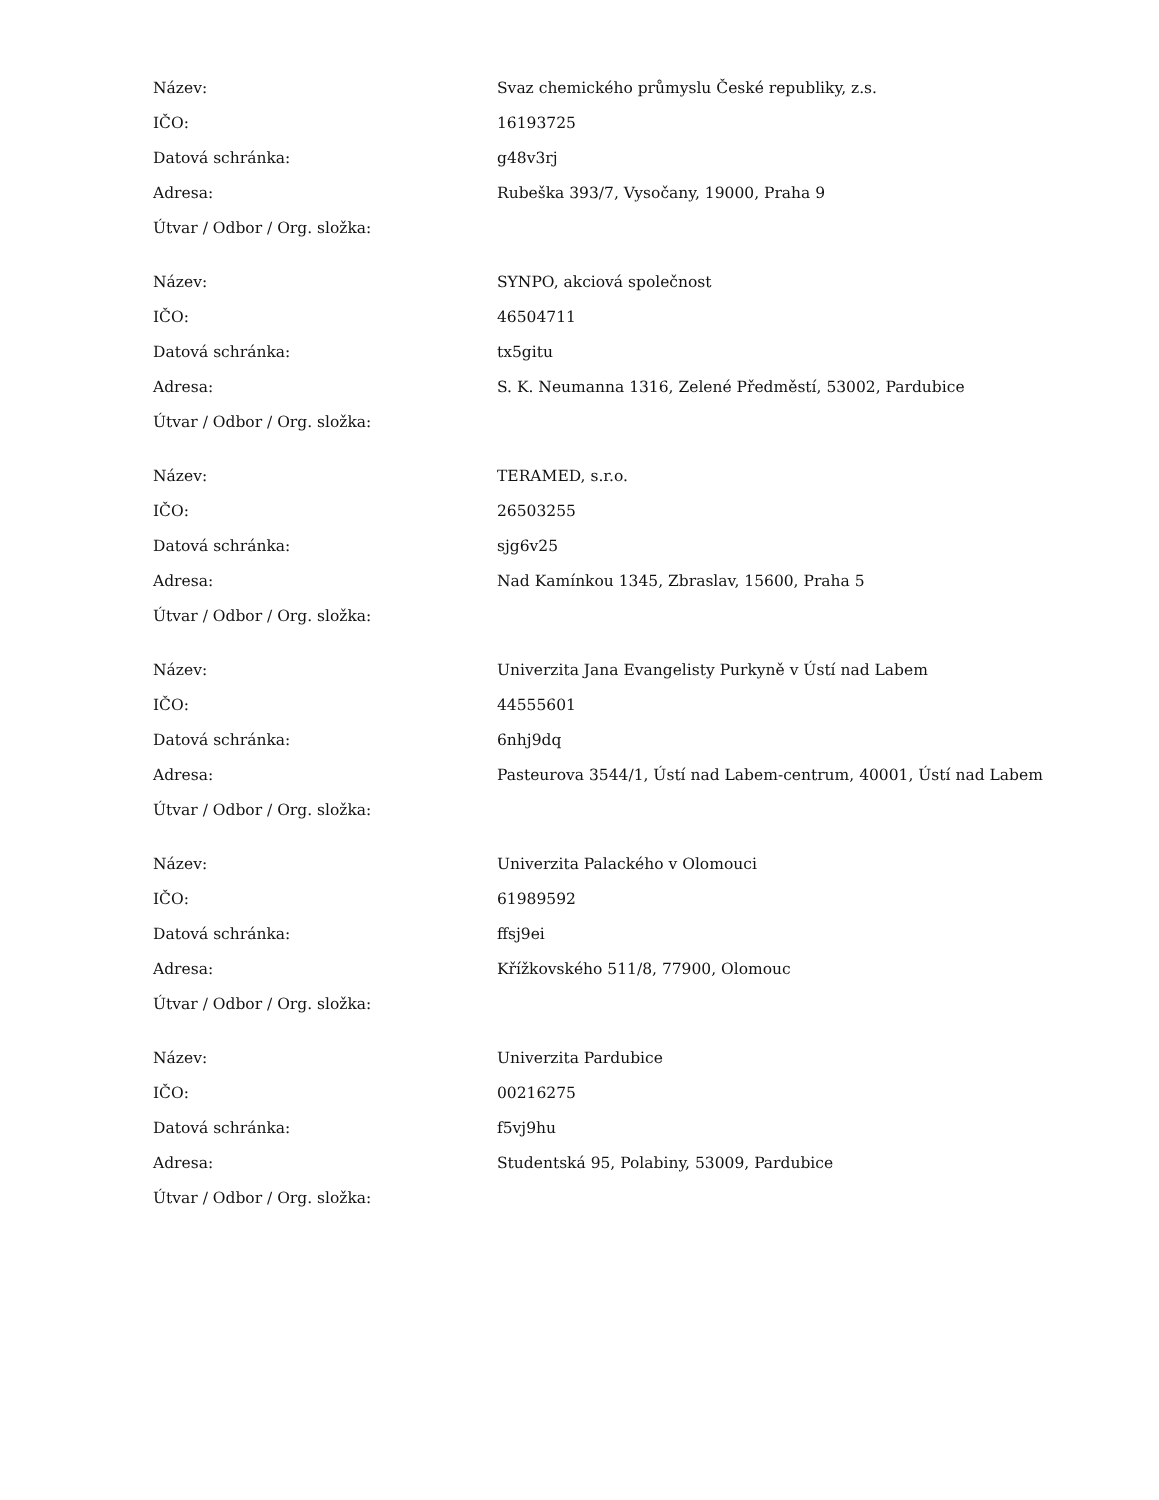| Název: | Svaz chemického průmyslu České republiky, z.s. |
| IČO: | 16193725 |
| Datová schránka: | g48v3rj |
| Adresa: | Rubeška 393/7, Vysočany, 19000, Praha 9 |
| Útvar / Odbor / Org. složka: | |
| Název: | SYNPO, akciová společnost |
| IČO: | 46504711 |
| Datová schránka: | tx5gitu |
| Adresa: | S. K. Neumanna 1316, Zelené Předměstí, 53002, Pardubice |
| Útvar / Odbor / Org. složka: | |
| Název: | TERAMED, s.r.o. |
| IČO: | 26503255 |
| Datová schránka: | sjg6v25 |
| Adresa: | Nad Kamínkou 1345, Zbraslav, 15600, Praha 5 |
| Útvar / Odbor / Org. složka: | |
| Název: | Univerzita Jana Evangelisty Purkyně v Ústí nad Labem |
| IČO: | 44555601 |
| Datová schránka: | 6nhj9dq |
| Adresa: | Pasteurova 3544/1, Ústí nad Labem-centrum, 40001, Ústí nad Labem |
| Útvar / Odbor / Org. složka: | |
| Název: | Univerzita Palackého v Olomouci |
| IČO: | 61989592 |
| Datová schránka: | ffsj9ei |
| Adresa: | Křížkovského 511/8, 77900, Olomouc |
| Útvar / Odbor / Org. složka: | |
| Název: | Univerzita Pardubice |
| IČO: | 00216275 |
| Datová schránka: | f5vj9hu |
| Adresa: | Studentská 95, Polabiny, 53009, Pardubice |
| Útvar / Odbor / Org. složka: | |